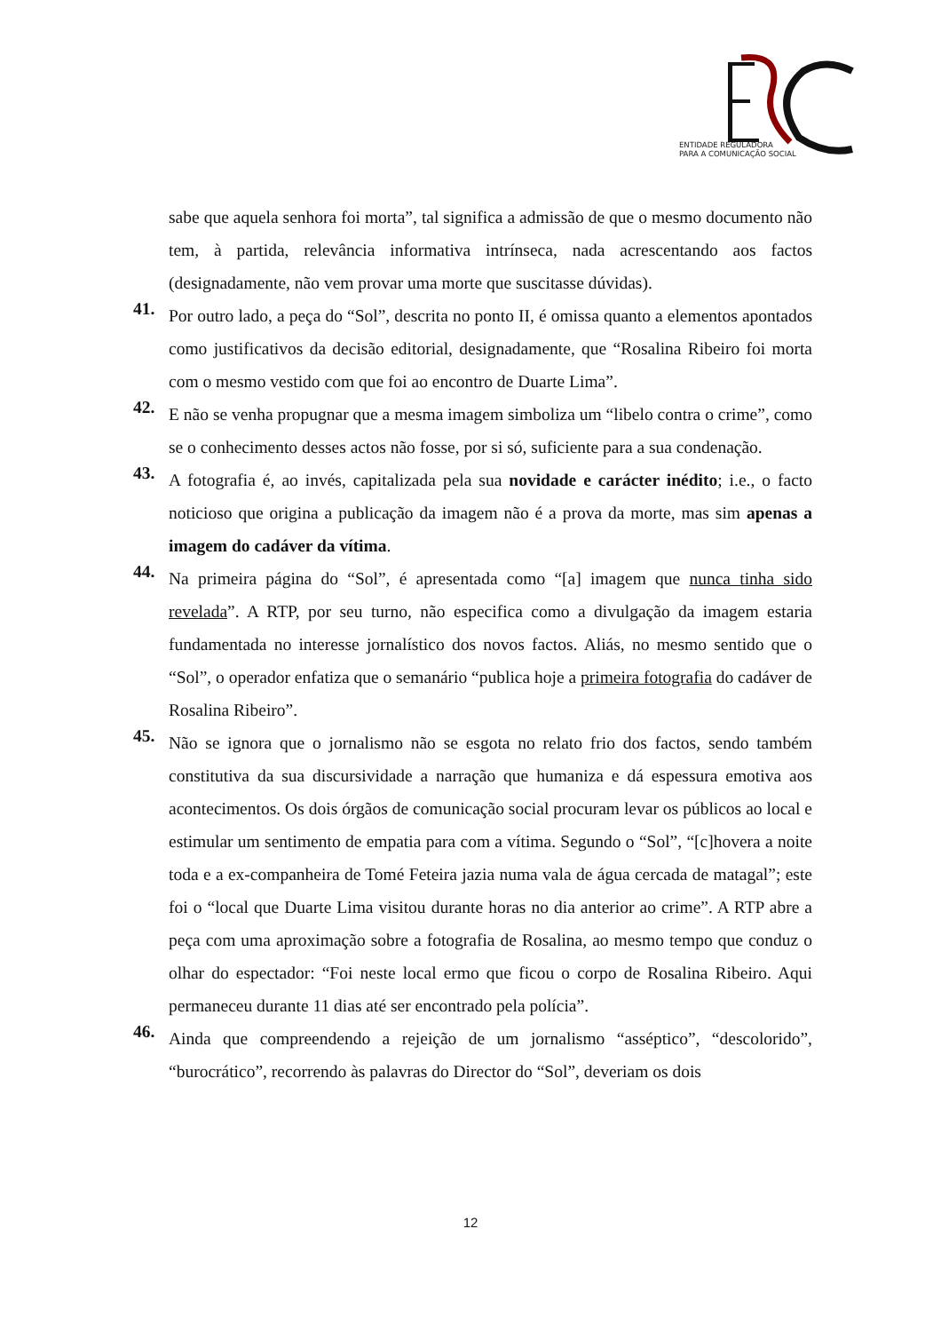ENTIDADE REGULADORA
PARA A COMUNICAÇÃO SOCIAL
sabe que aquela senhora foi morta”, tal significa a admissão de que o mesmo documento não tem, à partida, relevância informativa intrínseca, nada acrescentando aos factos (designadamente, não vem provar uma morte que suscitasse dúvidas).
41.
Por outro lado, a peça do “Sol”, descrita no ponto II, é omissa quanto a elementos apontados como justificativos da decisão editorial, designadamente, que “Rosalina Ribeiro foi morta com o mesmo vestido com que foi ao encontro de Duarte Lima”.
42.
E não se venha propugnar que a mesma imagem simboliza um “libelo contra o crime”, como se o conhecimento desses actos não fosse, por si só, suficiente para a sua condenação.
43.
A fotografia é, ao invés, capitalizada pela sua novidade e carácter inédito; i.e., o facto noticioso que origina a publicação da imagem não é a prova da morte, mas sim apenas a imagem do cadáver da vítima.
44.
Na primeira página do “Sol”, é apresentada como “[a] imagem que nunca tinha sido revelada”. A RTP, por seu turno, não especifica como a divulgação da imagem estaria fundamentada no interesse jornalístico dos novos factos. Aliás, no mesmo sentido que o “Sol”, o operador enfatiza que o semanário “publica hoje a primeira fotografia do cadáver de Rosalina Ribeiro”.
45.
Não se ignora que o jornalismo não se esgota no relato frio dos factos, sendo também constitutiva da sua discursividade a narração que humaniza e dá espessura emotiva aos acontecimentos. Os dois órgãos de comunicação social procuram levar os públicos ao local e estimular um sentimento de empatia para com a vítima. Segundo o “Sol”, “[c]hovera a noite toda e a ex-companheira de Tomé Feteira jazia numa vala de água cercada de matagal”; este foi o “local que Duarte Lima visitou durante horas no dia anterior ao crime”. A RTP abre a peça com uma aproximação sobre a fotografia de Rosalina, ao mesmo tempo que conduz o olhar do espectador: “Foi neste local ermo que ficou o corpo de Rosalina Ribeiro. Aqui permaneceu durante 11 dias até ser encontrado pela polícia”.
46.
Ainda que compreendendo a rejeição de um jornalismo “asséptico”, “descolorido”, “burocrático”, recorrendo às palavras do Director do “Sol”, deveriam os dois
12